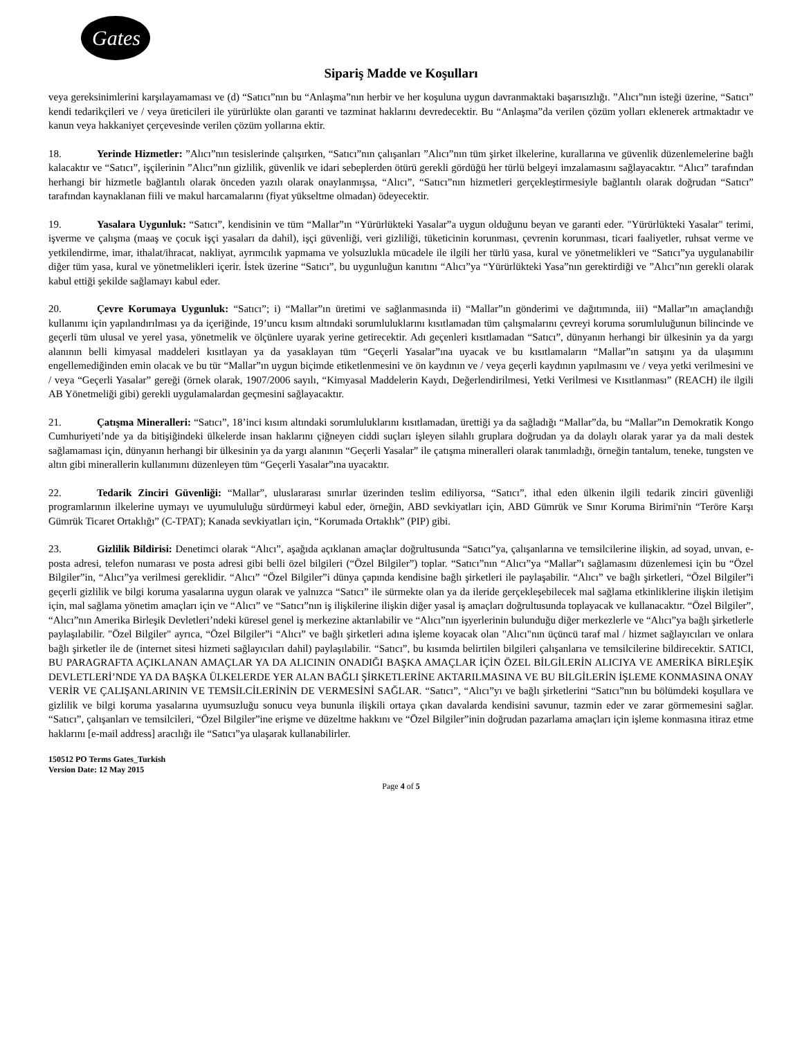Gates
Sipariş Madde ve Koşulları
veya gereksinimlerini karşılayamaması ve (d) “Satıcı”nın bu “Anlaşma”nın herbir ve her koşuluna uygun davranmaktaki başarısızlığı. ”Alıcı”nın isteği üzerine, “Satıcı” kendi tedarikçileri ve / veya üreticileri ile yürürlükte olan garanti ve tazminat haklarını devredecektir. Bu “Anlaşma”da verilen çözüm yolları eklenerek artmaktadır ve kanun veya hakkaniyet çerçevesinde verilen çözüm yollarına ektir.
18. Yerinde Hizmetler: ”Alıcı”nın tesislerinde çalışırken, “Satıcı”nın çalışanları ”Alıcı”nın tüm şirket ilkelerine, kurallarına ve güvenlik düzenlemelerine bağlı kalacaktır ve “Satıcı”, işçilerinin ”Alıcı”nın gizlilik, güvenlik ve idari sebeplerden ötürü gerekli gördüğü her türlü belgeyi imzalamasını sağlayacaktır. “Alıcı” tarafından herhangi bir hizmetle bağlantılı olarak önceden yazılı olarak onaylanmışsa, “Alıcı”, “Satıcı”nın hizmetleri gerçekleştirmesiyle bağlantılı olarak doğrudan “Satıcı” tarafından kaynaklanan fiili ve makul harcamalarını (fiyat yükseltme olmadan) ödeyecektir.
19. Yasalara Uygunluk: “Satıcı”, kendisinin ve tüm “Mallar”ın “Yürürlükteki Yasalar”a uygun olduğunu beyan ve garanti eder. "Yürürlükteki Yasalar" terimi, işverme ve çalışma (maaş ve çocuk işçi yasaları da dahil), işçi güvenliği, veri gizliliği, tüketicinin korunması, çevrenin korunması, ticari faaliyetler, ruhsat verme ve yetkilendirme, imar, ithalat/ihracat, nakliyat, ayrımcılık yapmama ve yolsuzlukla mücadele ile ilgili her türlü yasa, kural ve yönetmelikleri ve “Satıcı”ya uygulanabilir diğer tüm yasa, kural ve yönetmelikleri içerir. İstek üzerine “Satıcı”, bu uygunluğun kanıtını “Alıcı”ya “Yürürlükteki Yasa”nın gerektirdiği ve ”Alıcı”nın gerekli olarak kabul ettiği şekilde sağlamayı kabul eder.
20. Çevre Korumaya Uygunluk: “Satıcı”; i) “Mallar”ın üretimi ve sağlanmasında ii) “Mallar”ın gönderimi ve dağıtımında, iii) “Mallar”ın amaçlandığı kullanımı için yapılandırılması ya da içeriğinde, 19’uncu kısım altındaki sorumluluklarını kısıtlamadan tüm çalışmalarını çevreyi koruma sorumluluğunun bilincinde ve geçerli tüm ulusal ve yerel yasa, yönetmelik ve ölçünlere uyarak yerine getirecektir. Adı geçenleri kısıtlamadan “Satıcı”, dünyanın herhangi bir ülkesinin ya da yargı alanının belli kimyasal maddeleri kısıtlayan ya da yasaklayan tüm “Geçerli Yasalar”ına uyacak ve bu kısıtlamaların “Mallar”ın satışını ya da ulaşımını engellemediğinden emin olacak ve bu tür “Mallar”ın uygun biçimde etiketlenmesini ve ön kaydının ve / veya geçerli kaydının yapılmasını ve / veya yetki verilmesini ve / veya “Geçerli Yasalar” gereği (örnek olarak, 1907/2006 sayılı, “Kimyasal Maddelerin Kaydı, Değerlendirilmesi, Yetki Verilmesi ve Kısıtlanması” (REACH) ile ilgili AB Yönetmeliği gibi) gerekli uygulamalardan geçmesini sağlayacaktır.
21. Çatışma Mineralleri: “Satıcı”, 18’inci kısım altındaki sorumluluklarını kısıtlamadan, ürettiği ya da sağladığı “Mallar”da, bu “Mallar”ın Demokratik Kongo Cumhuriyeti’nde ya da bitişiğindeki ülkelerde insan haklarını çiğneyen ciddi suçları işleyen silahlı gruplara doğrudan ya da dolaylı olarak yarar ya da mali destek sağlamaması için, dünyanın herhangi bir ülkesinin ya da yargı alanının “Geçerli Yasalar” ile çatışma mineralleri olarak tanımladığı, örneğin tantalum, teneke, tungsten ve altın gibi minerallerin kullanımını düzenleyen tüm “Geçerli Yasalar”ına uyacaktır.
22. Tedarik Zinciri Güvenliği: “Mallar”, uluslararası sınırlar üzerinden teslim ediliyorsa, “Satıcı”, ithal eden ülkenin ilgili tedarik zinciri güvenliği programlarının ilkelerine uymayı ve uyumululuğu sürdürmeyi kabul eder, örneğin, ABD sevkiyatları için, ABD Gümrük ve Sınır Koruma Birimi'nin “Teröre Karşı Gümrük Ticaret Ortaklığı” (C-TPAT); Kanada sevkiyatları için, “Korumada Ortaklık” (PIP) gibi.
23. Gizlilik Bildirisi: Denetimci olarak “Alıcı”, aşağıda açıklanan amaçlar doğrultusunda “Satıcı”ya, çalışanlarına ve temsilcilerine ilişkin, ad soyad, unvan, e-posta adresi, telefon numarası ve posta adresi gibi belli özel bilgileri (“Özel Bilgiler”) toplar. “Satıcı”nın “Alıcı”ya “Mallar”ı sağlamasını düzenlemesi için bu “Özel Bilgiler”in, “Alıcı”ya verilmesi gereklidir. “Alıcı” “Özel Bilgiler”i dünya çapında kendisine bağlı şirketleri ile paylaşabilir. “Alıcı” ve bağlı şirketleri, “Özel Bilgiler”i geçerli gizlilik ve bilgi koruma yasalarına uygun olarak ve yalnızca “Satıcı” ile sürmekte olan ya da ileride gerçekleşebilecek mal sağlama etkinliklerine ilişkin iletişim için, mal sağlama yönetim amaçları için ve “Alıcı” ve “Satıcı”nın iş ilişkilerine ilişkin diğer yasal iş amaçları doğrultusunda toplayacak ve kullanacaktır. “Özel Bilgiler”, “Alıcı”nın Amerika Birleşik Devletleri’ndeki küresel genel iş merkezine aktarılabilir ve “Alıcı”nın işyerlerinin bulunduğu diğer merkezlerle ve “Alıcı”ya bağlı şirketlerle paylaşılabilir. "Özel Bilgiler" ayrıca, “Özel Bilgiler”i “Alıcı” ve bağlı şirketleri adına işleme koyacak olan "Alıcı"nın üçüncü taraf mal / hizmet sağlayıcıları ve onlara bağlı şirketler ile de (internet sitesi hizmeti sağlayıcıları dahil) paylaşılabilir. “Satıcı”, bu kısımda belirtilen bilgileri çalışanlarıa ve temsilcilerine bildirecektir. SATICI, BU PARAGRAFTA AÇIKLANAN AMAÇLAR YA DA ALICININ ONADIĞI BAŞKA AMAÇLAR İÇİN ÖZEL BİLGİLERİN ALICIYA VE AMERİKA BİRLEŞİK DEVLETLERİ’NDE YA DA BAŞKA ÜLKELERDE YER ALAN BAĞLI ŞİRKETLERİNE AKTARILMASINA VE BU BİLGİLERİN İŞLEME KONMASINA ONAY VERİR VE ÇALIŞANLARININ VE TEMSİLCİLERİNİN DE VERMESİNİ SAĞLAR. “Satıcı”, “Alıcı”yı ve bağlı şirketlerini “Satıcı”nın bu bölümdeki koşullara ve gizlilik ve bilgi koruma yasalarına uyumsuzluğu sonucu veya bununla ilişkili ortaya çıkan davalarda kendisini savunur, tazmin eder ve zarar görmemesini sağlar. “Satıcı”, çalışanları ve temsilcileri, “Özel Bilgiler”ine erişme ve düzeltme hakkını ve “Özel Bilgiler”inin doğrudan pazarlama amaçları için işleme konmasına itiraz etme haklarını [e-mail address] aracılığı ile “Satıcı”ya ulaşarak kullanabilirler.
150512 PO Terms Gates_Turkish
Version Date: 12 May 2015
Page 4 of 5